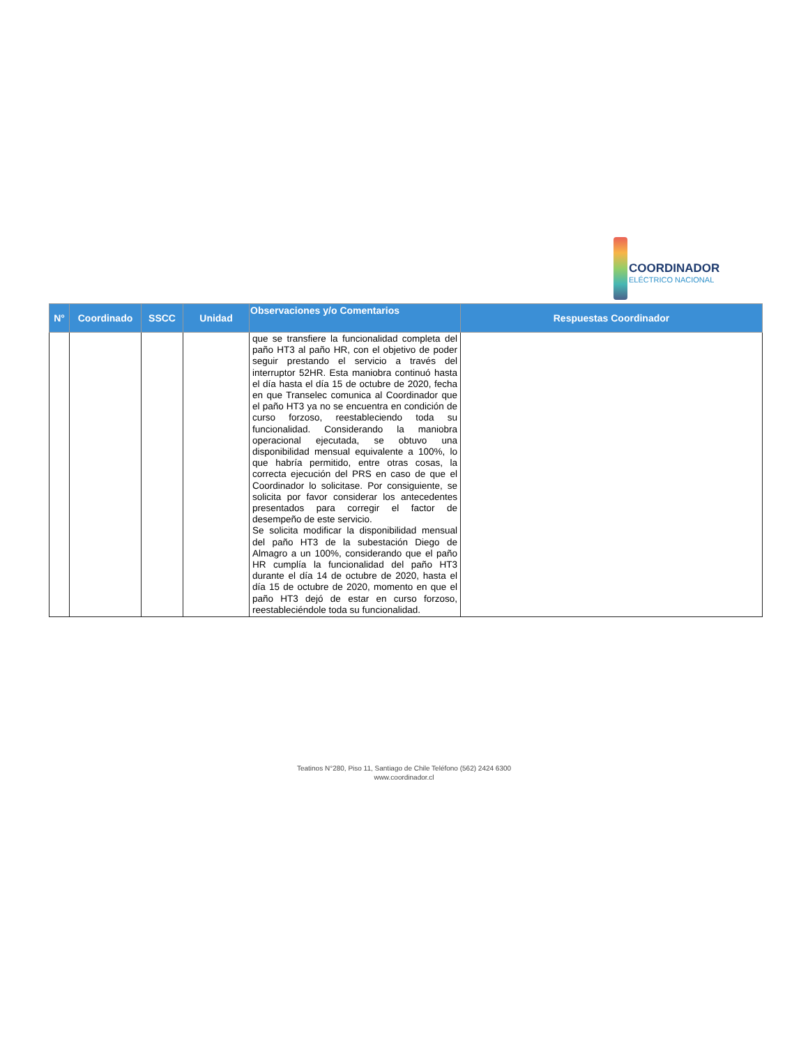COORDINADOR
ELÉCTRICO NACIONAL
| N° | Coordinado | SSCC | Unidad | Observaciones y/o Comentarios | Respuestas Coordinador |
| --- | --- | --- | --- | --- | --- |
| | | | | que se transfiere la funcionalidad completa del paño HT3 al paño HR, con el objetivo de poder seguir prestando el servicio a través del interruptor 52HR. Esta maniobra continuó hasta el día hasta el día 15 de octubre de 2020, fecha en que Transelec comunica al Coordinador que el paño HT3 ya no se encuentra en condición de curso forzoso, reestableciendo toda su funcionalidad. Considerando la maniobra operacional ejecutada, se obtuvo una disponibilidad mensual equivalente a 100%, lo que habría permitido, entre otras cosas, la correcta ejecución del PRS en caso de que el Coordinador lo solicitase. Por consiguiente, se solicita por favor considerar los antecedentes presentados para corregir el factor de desempeño de este servicio. Se solicita modificar la disponibilidad mensual del paño HT3 de la subestación Diego de Almagro a un 100%, considerando que el paño HR cumplía la funcionalidad del paño HT3 durante el día 14 de octubre de 2020, hasta el día 15 de octubre de 2020, momento en que el paño HT3 dejó de estar en curso forzoso, reestableciéndole toda su funcionalidad. | |
Teatinos N°280, Piso 11, Santiago de Chile Teléfono (562) 2424 6300
www.coordinador.cl